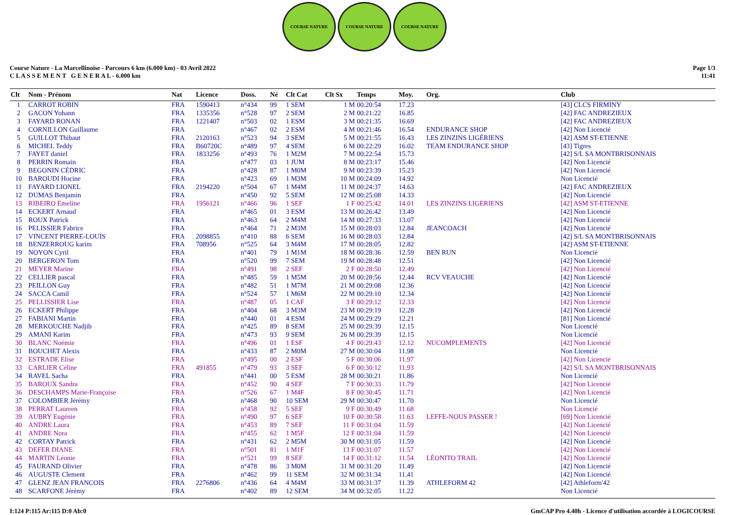COURSE NATURE COURSE NATURE COURSE NATURE
Course Nature - La Marcellinoise - Parcours 6 km (6.000 km) - 03 Avril 2022
C L A S S E M E N T G E N E R A L - 6.000 km
Page 1/3
11:41
| Clt | Nom - Prénom | Nat | Licence | Doss. | Né | Clt Cat | Clt Sx | Temps | Moy. | Org. | Club |
| --- | --- | --- | --- | --- | --- | --- | --- | --- | --- | --- | --- |
| 1 | CARROT ROBIN | FRA | 1590413 | n°434 | 99 | 1 SEM | 1 M | 00:20:54 | 17.23 | | [43] CLCS FIRMINY |
| 2 | GACON Yohann | FRA | 1335356 | n°528 | 97 | 2 SEM | 2 M | 00:21:22 | 16.85 | | [42] FAC ANDREZIEUX |
| 3 | FAYARD RONAN | FRA | 1221407 | n°503 | 02 | 1 ESM | 3 M | 00:21:35 | 16.69 | | [42] FAC ANDREZIEUX |
| 4 | CORNILLON Guillaume | FRA | | n°467 | 02 | 2 ESM | 4 M | 00:21:46 | 16.54 | ENDURANCE SHOP | [42] Non Licencié |
| 5 | GUILLOT Thibaut | FRA | 2120163 | n°523 | 94 | 3 SEM | 5 M | 00:21:55 | 16.43 | LES ZINZINS LIGÉRIENS | [42] ASM ST-ETIENNE |
| 6 | MICHEL Teddy | FRA | B60720C | n°489 | 97 | 4 SEM | 6 M | 00:22:29 | 16.02 | TEAM ENDURANCE SHOP | [43] Tigres |
| 7 | FAYET daniel | FRA | 1833256 | n°493 | 76 | 1 M2M | 7 M | 00:22:54 | 15.73 | | [42] S/L SA MONTBRISONNAIS |
| 8 | PERRIN Romain | FRA | | n°477 | 03 | 1 JUM | 8 M | 00:23:17 | 15.46 | | [42] Non Licencié |
| 9 | BEGONIN CÉDRIC | FRA | | n°428 | 87 | 1 M0M | 9 M | 00:23:39 | 15.23 | | [42] Non Licencié |
| 10 | BAROUDI Hocine | FRA | | n°423 | 69 | 1 M3M | 10 M | 00:24:09 | 14.92 | | Non Licencié |
| 11 | FAYARD LIONEL | FRA | 2194220 | n°504 | 67 | 1 M4M | 11 M | 00:24:37 | 14.63 | | [42] FAC ANDREZIEUX |
| 12 | DUMAS Benjamin | FRA | | n°450 | 92 | 5 SEM | 12 M | 00:25:08 | 14.33 | | [42] Non Licencié |
| 13 | RIBEIRO Emeline | FRA | 1956121 | n°466 | 96 | 1 SEF | 1 F | 00:25:42 | 14.01 | LES ZINZINS LIGERIENS | [42] ASM ST-ETIENNE |
| 14 | ECKERT Arnaud | FRA | | n°465 | 01 | 3 ESM | 13 M | 00:26:42 | 13.49 | | [42] Non Licencié |
| 15 | ROUX Patrick | FRA | | n°463 | 64 | 2 M4M | 14 M | 00:27:33 | 13.07 | | [42] Non Licencié |
| 16 | PELISSIER Fabrice | FRA | | n°464 | 71 | 2 M3M | 15 M | 00:28:03 | 12.84 | JEANCOACH | [42] Non Licencié |
| 17 | VINCENT PIERRE-LOUIS | FRA | 2098855 | n°410 | 88 | 6 SEM | 16 M | 00:28:03 | 12.84 | | [42] S/L SA MONTBRISONNAIS |
| 18 | BENZERROUG karim | FRA | 708956 | n°525 | 64 | 3 M4M | 17 M | 00:28:05 | 12.82 | | [42] ASM ST-ETIENNE |
| 19 | NOYON Cyril | FRA | | n°401 | 79 | 1 M1M | 18 M | 00:28:36 | 12.59 | BEN RUN | Non Licencié |
| 20 | BERGERON Tom | FRA | | n°520 | 99 | 7 SEM | 19 M | 00:28:48 | 12.51 | | [42] Non Licencié |
| 21 | MEYER Marine | FRA | | n°491 | 98 | 2 SEF | 2 F | 00:28:50 | 12.49 | | [42] Non Licencié |
| 22 | CELLIER pascal | FRA | | n°485 | 59 | 1 M5M | 20 M | 00:28:56 | 12.44 | RCV VEAUCHE | [42] Non Licencié |
| 23 | PEILLON Guy | FRA | | n°482 | 51 | 1 M7M | 21 M | 00:29:08 | 12.36 | | [42] Non Licencié |
| 24 | SACCA Camil | FRA | | n°524 | 57 | 1 M6M | 22 M | 00:29:10 | 12.34 | | [42] Non Licencié |
| 25 | PELLISSIER Lise | FRA | | n°487 | 05 | 1 CAF | 3 F | 00:29:12 | 12.33 | | [42] Non Licencié |
| 26 | ECKERT Philippe | FRA | | n°404 | 68 | 3 M3M | 23 M | 00:29:19 | 12.28 | | [42] Non Licencié |
| 27 | FABIANI Martin | FRA | | n°440 | 01 | 4 ESM | 24 M | 00:29:29 | 12.21 | | [81] Non Licencié |
| 28 | MERKOUCHE Nadjib | FRA | | n°425 | 89 | 8 SEM | 25 M | 00:29:39 | 12.15 | | Non Licencié |
| 29 | AMANI Karim | FRA | | n°473 | 93 | 9 SEM | 26 M | 00:29:39 | 12.15 | | Non Licencié |
| 30 | BLANC Noémie | FRA | | n°496 | 01 | 1 ESF | 4 F | 00:29:43 | 12.12 | NUCOMPLEMENTS | [42] Non Licencié |
| 31 | BOUCHET Alexis | FRA | | n°433 | 87 | 2 M0M | 27 M | 00:30:04 | 11.98 | | Non Licencié |
| 32 | ESTRADE Elise | FRA | | n°495 | 00 | 2 ESF | 5 F | 00:30:06 | 11.97 | | [42] Non Licencié |
| 33 | CARLIER Céline | FRA | 491855 | n°479 | 93 | 3 SEF | 6 F | 00:30:12 | 11.93 | | [42] S/L SA MONTBRISONNAIS |
| 34 | RAVEL Sacha | FRA | | n°441 | 00 | 5 ESM | 28 M | 00:30:21 | 11.86 | | Non Licencié |
| 35 | BAROUX Sandra | FRA | | n°452 | 90 | 4 SEF | 7 F | 00:30:33 | 11.79 | | [42] Non Licencié |
| 36 | DESCHAMPS Marie-Françoise | FRA | | n°526 | 67 | 1 M4F | 8 F | 00:30:45 | 11.71 | | [42] Non Licencié |
| 37 | COLOMBIER Jérémy | FRA | | n°468 | 90 | 10 SEM | 29 M | 00:30:47 | 11.70 | | Non Licencié |
| 38 | PERRAT Laureen | FRA | | n°458 | 92 | 5 SEF | 9 F | 00:30:49 | 11.68 | | Non Licencié |
| 39 | AUBRY Eugénie | FRA | | n°490 | 97 | 6 SEF | 10 F | 00:30:58 | 11.63 | LEFFE-NOUS PASSER ! | [69] Non Licencié |
| 40 | ANDRE Laura | FRA | | n°453 | 89 | 7 SEF | 11 F | 00:31:04 | 11.59 | | [42] Non Licencié |
| 41 | ANDRE Nora | FRA | | n°455 | 62 | 1 M5F | 12 F | 00:31:04 | 11.59 | | [42] Non Licencié |
| 42 | CORTAY Patrick | FRA | | n°431 | 62 | 2 M5M | 30 M | 00:31:05 | 11.59 | | [42] Non Licencié |
| 43 | DEFER DIANE | FRA | | n°501 | 81 | 1 M1F | 13 F | 00:31:07 | 11.57 | | [42] Non Licencié |
| 44 | MARTIN Léonie | FRA | | n°521 | 99 | 8 SEF | 14 F | 00:31:12 | 11.54 | LÉONITO TRAIL | [42] Non Licencié |
| 45 | FAURAND Olivier | FRA | | n°478 | 86 | 3 M0M | 31 M | 00:31:20 | 11.49 | | [42] Non Licencié |
| 46 | AUGUSTE Clement | FRA | | n°462 | 99 | 11 SEM | 32 M | 00:31:34 | 11.41 | | [42] Non Licencié |
| 47 | GLENZ JEAN FRANCOIS | FRA | 2276806 | n°436 | 64 | 4 M4M | 33 M | 00:31:37 | 11.39 | ATHLEFORM 42 | [42] Athleform'42 |
| 48 | SCARFONE Jérémy | FRA | | n°402 | 89 | 12 SEM | 34 M | 00:32:05 | 11.22 | | Non Licencié |
I:124 P:115 Ar:115 D:0 Ab:0 GmCAP Pro 4.40h - Licence d'utilisation accordée à LOGICOURSE